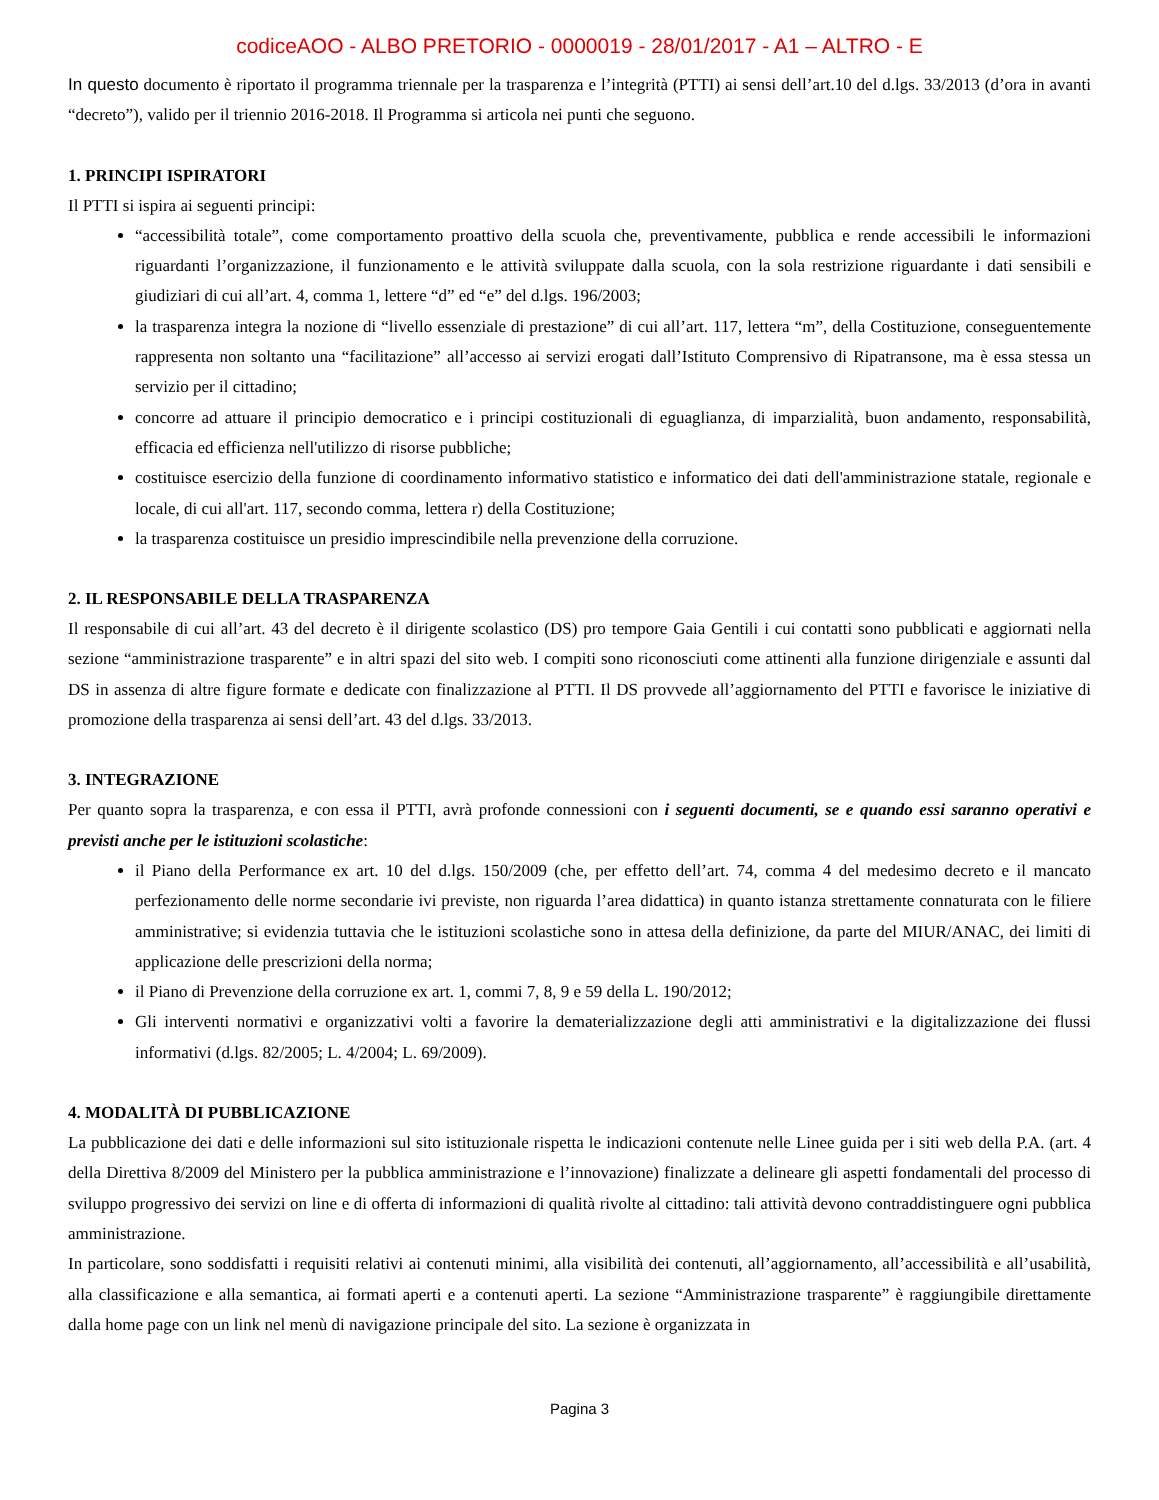codiceAOO - ALBO PRETORIO - 0000019 - 28/01/2017 - A1 – ALTRO - E
In questo documento è riportato il programma triennale per la trasparenza e l’integrità (PTTI) ai sensi dell’art.10 del d.lgs. 33/2013 (d’ora in avanti “decreto”), valido per il triennio 2016-2018. Il Programma si articola nei punti che seguono.
1. PRINCIPI ISPIRATORI
Il PTTI si ispira ai seguenti principi:
“accessibilità totale”, come comportamento proattivo della scuola che, preventivamente, pubblica e rende accessibili le informazioni riguardanti l’organizzazione, il funzionamento e le attività sviluppate dalla scuola, con la sola restrizione riguardante i dati sensibili e giudiziari di cui all’art. 4, comma 1, lettere “d” ed “e” del d.lgs. 196/2003;
la trasparenza integra la nozione di “livello essenziale di prestazione” di cui all’art. 117, lettera “m”, della Costituzione, conseguentemente rappresenta non soltanto una “facilitazione” all’accesso ai servizi erogati dall’Istituto Comprensivo di Ripatransone, ma è essa stessa un servizio per il cittadino;
concorre ad attuare il principio democratico e i principi costituzionali di eguaglianza, di imparzialità, buon andamento, responsabilità, efficacia ed efficienza nell'utilizzo di risorse pubbliche;
costituisce esercizio della funzione di coordinamento informativo statistico e informatico dei dati dell'amministrazione statale, regionale e locale, di cui all'art. 117, secondo comma, lettera r) della Costituzione;
la trasparenza costituisce un presidio imprescindibile nella prevenzione della corruzione.
2. IL RESPONSABILE DELLA TRASPARENZA
Il responsabile di cui all’art. 43 del decreto è il dirigente scolastico (DS) pro tempore Gaia Gentili i cui contatti sono pubblicati e aggiornati nella sezione “amministrazione trasparente” e in altri spazi del sito web. I compiti sono riconosciuti come attinenti alla funzione dirigenziale e assunti dal DS in assenza di altre figure formate e dedicate con finalizzazione al PTTI. Il DS provvede all’aggiornamento del PTTI e favorisce le iniziative di promozione della trasparenza ai sensi dell’art. 43 del d.lgs. 33/2013.
3. INTEGRAZIONE
Per quanto sopra la trasparenza, e con essa il PTTI, avrà profonde connessioni con i seguenti documenti, se e quando essi saranno operativi e previsti anche per le istituzioni scolastiche:
il Piano della Performance ex art. 10 del d.lgs. 150/2009 (che, per effetto dell’art. 74, comma 4 del medesimo decreto e il mancato perfezionamento delle norme secondarie ivi previste, non riguarda l’area didattica) in quanto istanza strettamente connaturata con le filiere amministrative; si evidenzia tuttavia che le istituzioni scolastiche sono in attesa della definizione, da parte del MIUR/ANAC, dei limiti di applicazione delle prescrizioni della norma;
il Piano di Prevenzione della corruzione ex art. 1, commi 7, 8, 9 e 59 della L. 190/2012;
Gli interventi normativi e organizzativi volti a favorire la dematerializzazione degli atti amministrativi e la digitalizzazione dei flussi informativi (d.lgs. 82/2005; L. 4/2004; L. 69/2009).
4. MODALITÀ DI PUBBLICAZIONE
La pubblicazione dei dati e delle informazioni sul sito istituzionale rispetta le indicazioni contenute nelle Linee guida per i siti web della P.A. (art. 4 della Direttiva 8/2009 del Ministero per la pubblica amministrazione e l’innovazione) finalizzate a delineare gli aspetti fondamentali del processo di sviluppo progressivo dei servizi on line e di offerta di informazioni di qualità rivolte al cittadino: tali attività devono contraddistinguere ogni pubblica amministrazione.
In particolare, sono soddisfatti i requisiti relativi ai contenuti minimi, alla visibilità dei contenuti, all’aggiornamento, all’accessibilità e all’usabilità, alla classificazione e alla semantica, ai formati aperti e a contenuti aperti. La sezione “Amministrazione trasparente” è raggiungibile direttamente dalla home page con un link nel menù di navigazione principale del sito. La sezione è organizzata in
Pagina 3